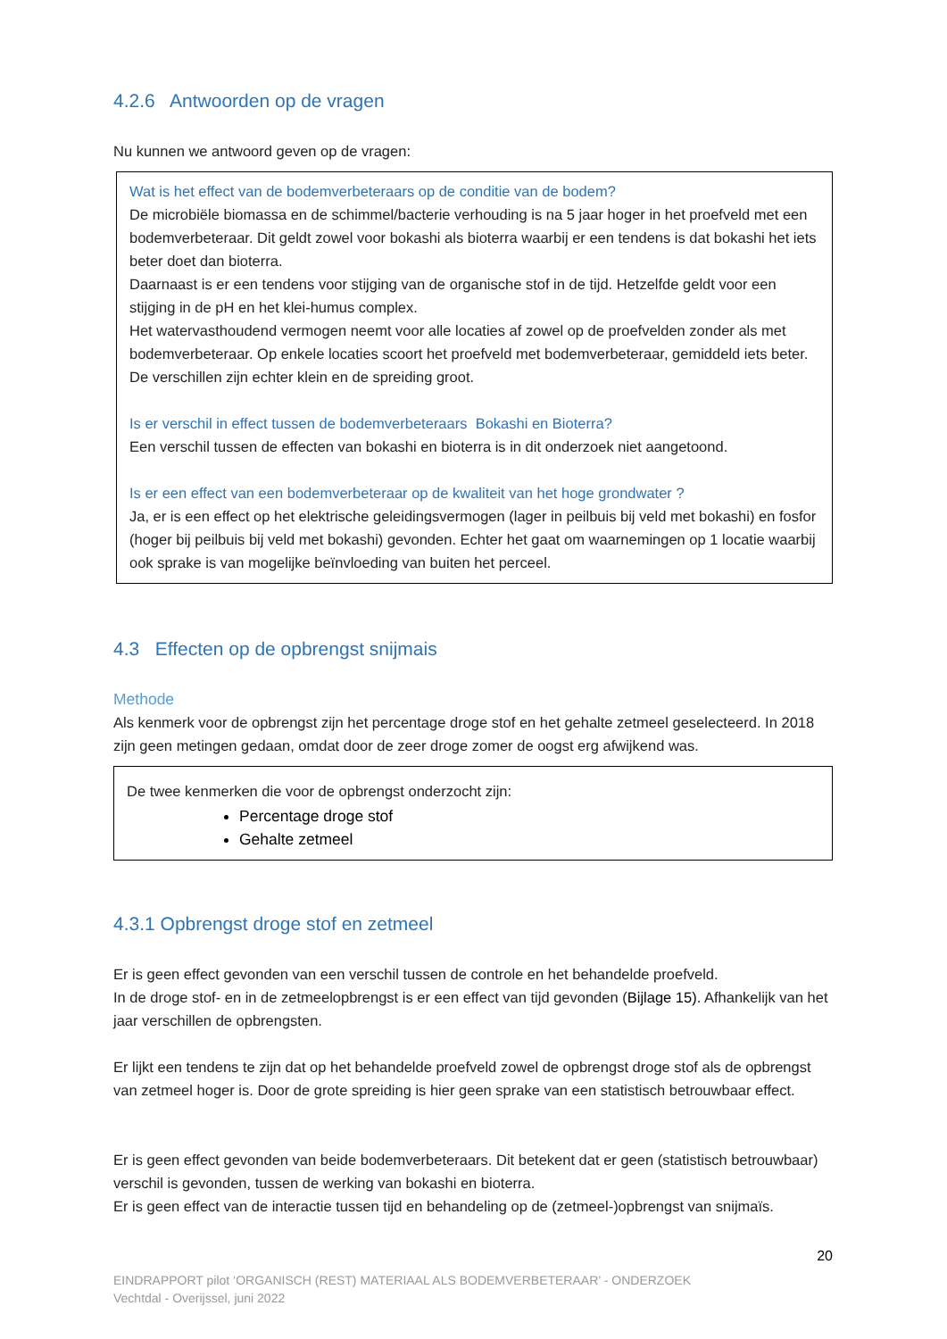4.2.6 Antwoorden op de vragen
Nu kunnen we antwoord geven op de vragen:
Wat is het effect van de bodemverbeteraars op de conditie van de bodem?
De microbiële biomassa en de schimmel/bacterie verhouding is na 5 jaar hoger in het proefveld met een bodemverbeteraar. Dit geldt zowel voor bokashi als bioterra waarbij er een tendens is dat bokashi het iets beter doet dan bioterra.
Daarnaast is er een tendens voor stijging van de organische stof in de tijd. Hetzelfde geldt voor een stijging in de pH en het klei-humus complex.
Het watervasthoudend vermogen neemt voor alle locaties af zowel op de proefvelden zonder als met bodemverbeteraar. Op enkele locaties scoort het proefveld met bodemverbeteraar, gemiddeld iets beter.
De verschillen zijn echter klein en de spreiding groot.
Is er verschil in effect tussen de bodemverbeteraars Bokashi en Bioterra?
Een verschil tussen de effecten van bokashi en bioterra is in dit onderzoek niet aangetoond.
Is er een effect van een bodemverbeteraar op de kwaliteit van het hoge grondwater ?
Ja, er is een effect op het elektrische geleidingsvermogen (lager in peilbuis bij veld met bokashi) en fosfor (hoger bij peilbuis bij veld met bokashi) gevonden. Echter het gaat om waarnemingen op 1 locatie waarbij ook sprake is van mogelijke beïnvloeding van buiten het perceel.
4.3 Effecten op de opbrengst snijmais
Methode
Als kenmerk voor de opbrengst zijn het percentage droge stof en het gehalte zetmeel geselecteerd. In 2018 zijn geen metingen gedaan, omdat door de zeer droge zomer de oogst erg afwijkend was.
De twee kenmerken die voor de opbrengst onderzocht zijn:
Percentage droge stof
Gehalte zetmeel
4.3.1 Opbrengst droge stof en zetmeel
Er is geen effect gevonden van een verschil tussen de controle en het behandelde proefveld.
In de droge stof- en in de zetmeelopbrengst is er een effect van tijd gevonden (Bijlage 15). Afhankelijk van het jaar verschillen de opbrengsten.
Er lijkt een tendens te zijn dat op het behandelde proefveld zowel de opbrengst droge stof als de opbrengst van zetmeel hoger is. Door de grote spreiding is hier geen sprake van een statistisch betrouwbaar effect.
Er is geen effect gevonden van beide bodemverbeteraars. Dit betekent dat er geen (statistisch betrouwbaar) verschil is gevonden, tussen de werking van bokashi en bioterra.
Er is geen effect van de interactie tussen tijd en behandeling op de (zetmeel-)opbrengst van snijmaïs.
20
EINDRAPPORT pilot ‘ORGANISCH (REST) MATERIAAL ALS BODEMVERBETERAAR’ - ONDERZOEK
Vechtdal - Overijssel, juni 2022